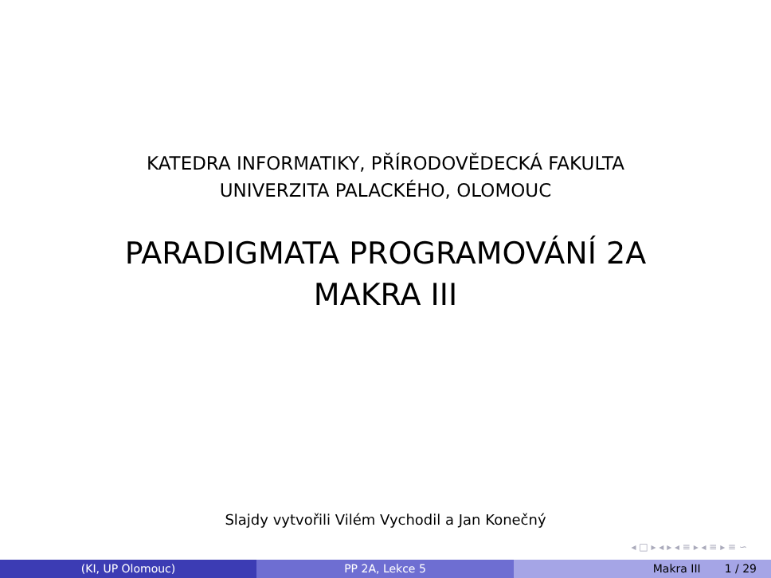KATEDRA INFORMATIKY, PŘÍRODOVĚDECKÁ FAKULTA
UNIVERZITA PALACKÉHO, OLOMOUC
PARADIGMATA PROGRAMOVÁNÍ 2A
MAKRA III
Slajdy vytvořili Vilém Vychodil a Jan Konečný
◂ □ ▸ ◂ ▸ ◂ ≡ ▸ ◂ ≡ ▸ ≡ ∽
(KI, UP Olomouc) PP 2A, Lekce 5 Makra III 1 / 29